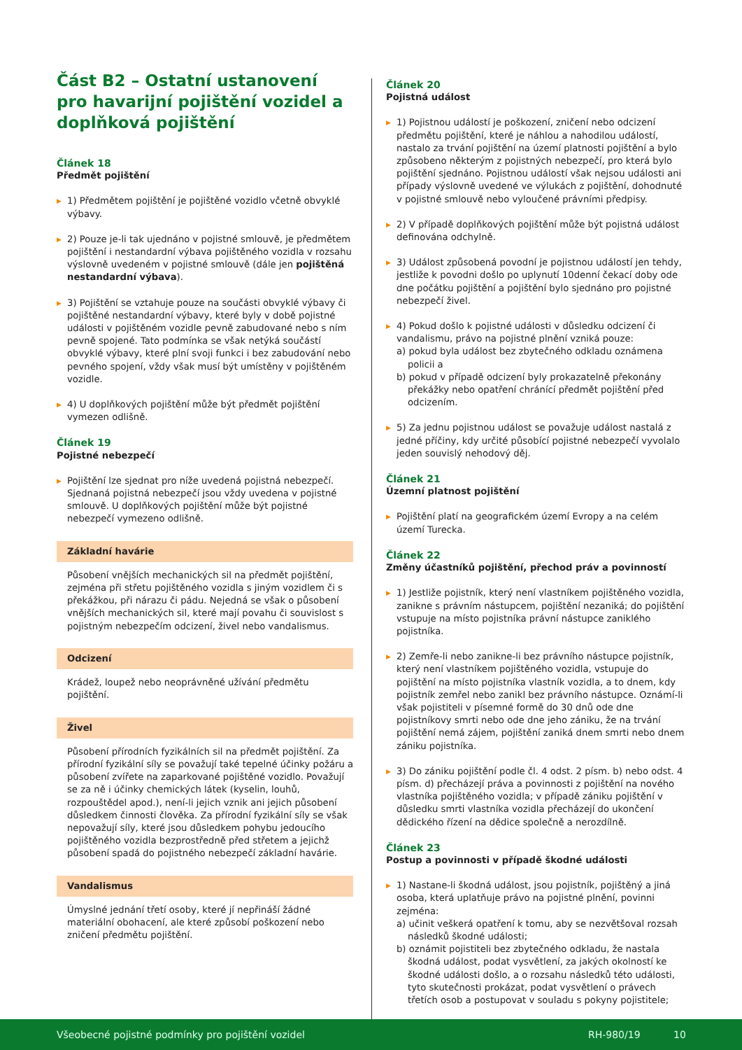Část B2 – Ostatní ustanovení pro havarijní pojištění vozidel a doplňková pojištění
Článek 18
Předmět pojištění
▶ 1) Předmětem pojištění je pojištěné vozidlo včetně obvyklé výbavy.
▶ 2) Pouze je-li tak ujednáno v pojistné smlouvě, je předmětem pojištění i nestandardní výbava pojištěného vozidla v rozsahu výslovně uvedeném v pojistné smlouvě (dále jen pojištěná nestandardní výbava).
▶ 3) Pojištění se vztahuje pouze na součásti obvyklé výbavy či pojištěné nestandardní výbavy, které byly v době pojistné události v pojištěném vozidle pevně zabudované nebo s ním pevně spojené. Tato podmínka se však netýká součástí obvyklé výbavy, které plní svoji funkci i bez zabudování nebo pevného spojení, vždy však musí být umístěny v pojištěném vozidle.
▶ 4) U doplňkových pojištění může být předmět pojištění vymezen odlišně.
Článek 19
Pojistné nebezpečí
▶ Pojištění lze sjednat pro níže uvedená pojistná nebezpečí. Sjednaná pojistná nebezpečí jsou vždy uvedena v pojistné smlouvě. U doplňkových pojištění může být pojistné nebezpečí vymezeno odlišně.
Základní havárie
Působení vnějších mechanických sil na předmět pojištění, zejména při střetu pojištěného vozidla s jiným vozidlem či s překážkou, při nárazu či pádu. Nejedná se však o působení vnějších mechanických sil, které mají povahu či souvislost s pojistným nebezpečím odcizení, živel nebo vandalismus.
Odcizení
Krádež, loupež nebo neoprávněné užívání předmětu pojištění.
Živel
Působení přírodních fyzikálních sil na předmět pojištění. Za přírodní fyzikální síly se považují také tepelné účinky požáru a působení zvířete na zaparkované pojištěné vozidlo. Považují se za ně i účinky chemických látek (kyselin, louhů, rozpouštědel apod.), není-li jejich vznik ani jejich působení důsledkem činnosti člověka. Za přírodní fyzikální síly se však nepovažují síly, které jsou důsledkem pohybu jedoucího pojištěného vozidla bezprostředně před střetem a jejichž působení spadá do pojistného nebezpečí základní havárie.
Vandalismus
Úmyslné jednání třetí osoby, které jí nepřináší žádné materiální obohacení, ale které způsobí poškození nebo zničení předmětu pojištění.
Článek 20
Pojistná událost
▶ 1) Pojistnou událostí je poškození, zničení nebo odcizení předmětu pojištění, které je náhlou a nahodilou událostí, nastalo za trvání pojištění na území platnosti pojištění a bylo způsobeno některým z pojistných nebezpečí, pro která bylo pojištění sjednáno. Pojistnou událostí však nejsou události ani případy výslovně uvedené ve výlukách z pojištění, dohodnuté v pojistné smlouvě nebo vyloučené právními předpisy.
▶ 2) V případě doplňkových pojištění může být pojistná událost definována odchylně.
▶ 3) Událost způsobená povodní je pojistnou událostí jen tehdy, jestliže k povodni došlo po uplynutí 10denní čekací doby ode dne počátku pojištění a pojištění bylo sjednáno pro pojistné nebezpečí živel.
▶ 4) Pokud došlo k pojistné události v důsledku odcizení či vandalismu, právo na pojistné plnění vzniká pouze:
a) pokud byla událost bez zbytečného odkladu oznámena policii a
b) pokud v případě odcizení byly prokazatelně překonány překážky nebo opatření chránící předmět pojištění před odcizením.
▶ 5) Za jednu pojistnou událost se považuje událost nastalá z jedné příčiny, kdy určité působící pojistné nebezpečí vyvolalo jeden souvislý nehodový děj.
Článek 21
Územní platnost pojištění
▶ Pojištění platí na geografickém území Evropy a na celém území Turecka.
Článek 22
Změny účastníků pojištění, přechod práv a povinností
▶ 1) Jestliže pojistník, který není vlastníkem pojištěného vozidla, zanikne s právním nástupcem, pojištění nezaniká; do pojištění vstupuje na místo pojistníka právní nástupce zaniklého pojistníka.
▶ 2) Zemře-li nebo zanikne-li bez právního nástupce pojistník, který není vlastníkem pojištěného vozidla, vstupuje do pojištění na místo pojistníka vlastník vozidla, a to dnem, kdy pojistník zemřel nebo zanikl bez právního nástupce. Oznámí-li však pojistiteli v písemné formě do 30 dnů ode dne pojistníkovy smrti nebo ode dne jeho zániku, že na trvání pojištění nemá zájem, pojištění zaniká dnem smrti nebo dnem zániku pojistníka.
▶ 3) Do zániku pojištění podle čl. 4 odst. 2 písm. b) nebo odst. 4 písm. d) přecházejí práva a povinnosti z pojištění na nového vlastníka pojištěného vozidla; v případě zániku pojištění v důsledku smrti vlastníka vozidla přecházejí do ukončení dědického řízení na dědice společně a nerozdílně.
Článek 23
Postup a povinnosti v případě škodné události
▶ 1) Nastane-li škodná událost, jsou pojistník, pojištěný a jiná osoba, která uplatňuje právo na pojistné plnění, povinni zejména:
a) učinit veškerá opatření k tomu, aby se nezvětšoval rozsah následků škodné události;
b) oznámit pojistiteli bez zbytečného odkladu, že nastala škodná událost, podat vysvětlení, za jakých okolností ke škodné události došlo, a o rozsahu následků této události, tyto skutečnosti prokázat, podat vysvětlení o právech třetích osob a postupovat v souladu s pokyny pojistitele;
Všeobecné pojistné podmínky pro pojištění vozidel RH-980/19 10